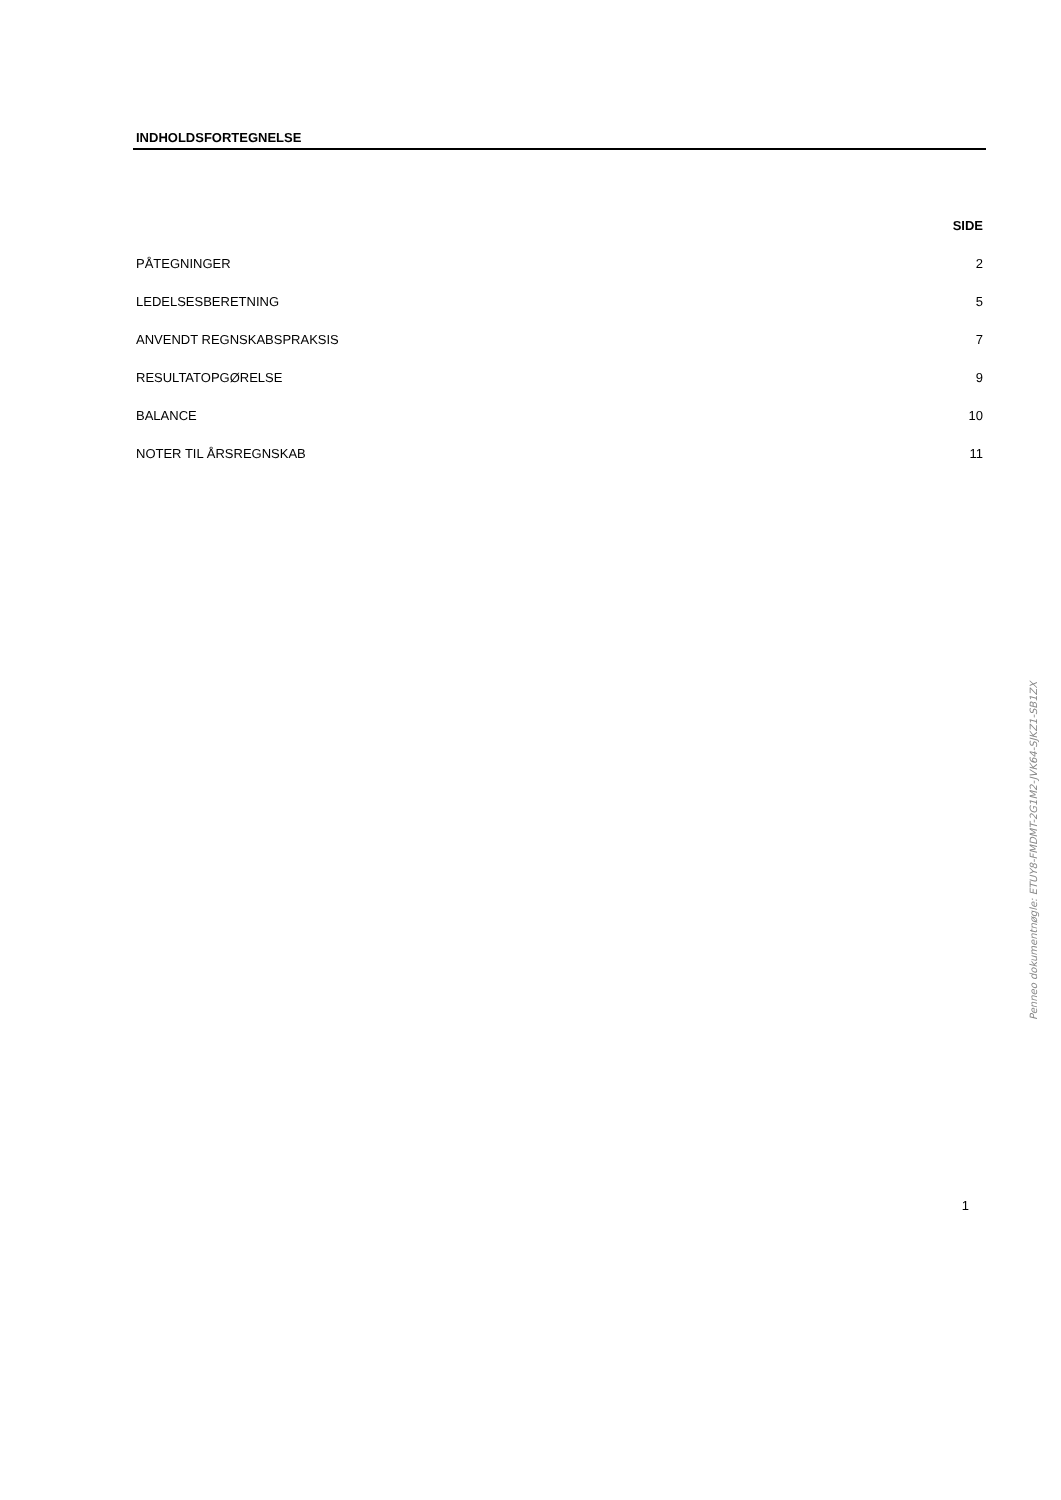INDHOLDSFORTEGNELSE
| | SIDE |
| --- | --- |
| PÅTEGNINGER | 2 |
| LEDELSESBERETNING | 5 |
| ANVENDT REGNSKABSPRAKSIS | 7 |
| RESULTATOPGØRELSE | 9 |
| BALANCE | 10 |
| NOTER TIL ÅRSREGNSKAB | 11 |
Penneo dokumentnøgle: ETUY8-FMDMT-2G1M2-JVK64-SJKZ1-SB1ZX
1